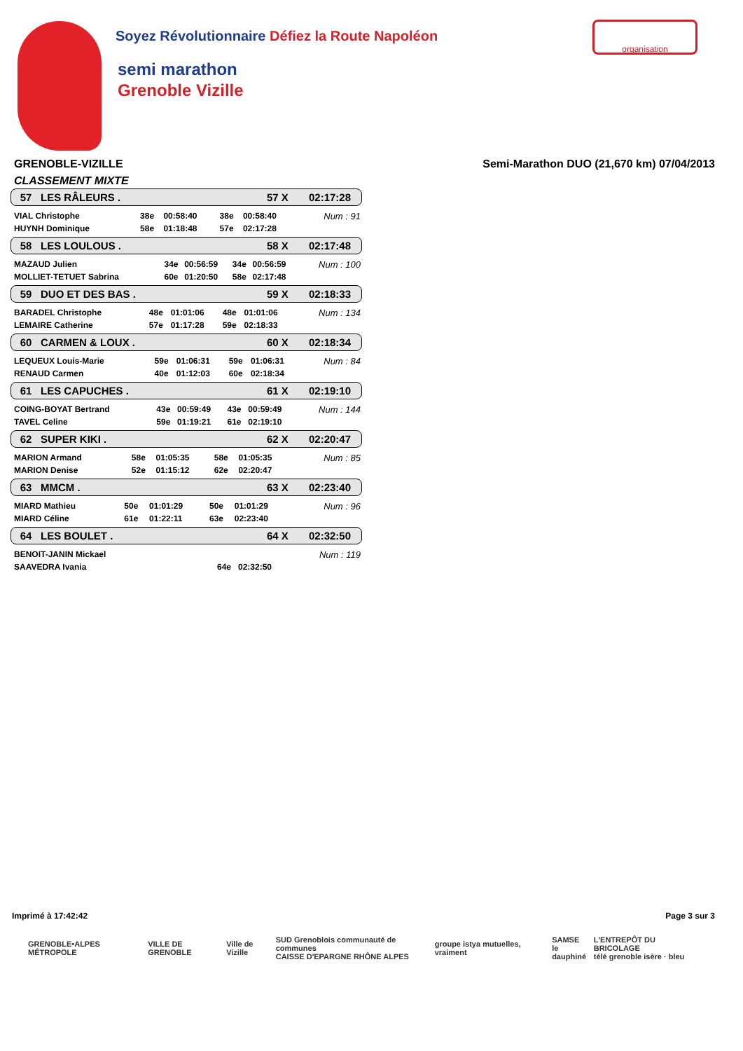Soyez Révolutionnaire Défiez la Route Napoléon
semi marathon
Grenoble Vizille
organisation
GRENOBLE-VIZILLE Semi-Marathon DUO (21,670 km) 07/04/2013
CLASSEMENT MIXTE
57 LES RÂLEURS . 57 X 02:17:28
| VIAL Christophe | 38e | 00:58:40 | 38e | 00:58:40 | Num : 91 |
| HUYNH Dominique | 58e | 01:18:48 | 57e | 02:17:28 | |
58 LES LOULOUS . 58 X 02:17:48
| MAZAUD Julien | 34e | 00:56:59 | 34e | 00:56:59 | Num : 100 |
| MOLLIET-TETUET Sabrina | 60e | 01:20:50 | 58e | 02:17:48 | |
59 DUO ET DES BAS . 59 X 02:18:33
| BARADEL Christophe | 48e | 01:01:06 | 48e | 01:01:06 | Num : 134 |
| LEMAIRE Catherine | 57e | 01:17:28 | 59e | 02:18:33 | |
60 CARMEN & LOUX . 60 X 02:18:34
| LEQUEUX Louis-Marie | 59e | 01:06:31 | 59e | 01:06:31 | Num : 84 |
| RENAUD Carmen | 40e | 01:12:03 | 60e | 02:18:34 | |
61 LES CAPUCHES . 61 X 02:19:10
| COING-BOYAT Bertrand | 43e | 00:59:49 | 43e | 00:59:49 | Num : 144 |
| TAVEL Celine | 59e | 01:19:21 | 61e | 02:19:10 | |
62 SUPER KIKI . 62 X 02:20:47
| MARION Armand | 58e | 01:05:35 | 58e | 01:05:35 | Num : 85 |
| MARION Denise | 52e | 01:15:12 | 62e | 02:20:47 | |
63 MMCM . 63 X 02:23:40
| MIARD Mathieu | 50e | 01:01:29 | 50e | 01:01:29 | Num : 96 |
| MIARD Céline | 61e | 01:22:11 | 63e | 02:23:40 | |
64 LES BOULET . 64 X 02:32:50
| BENOIT-JANIN Mickael | | | | | Num : 119 |
| SAAVEDRA Ivania | | | 64e | 02:32:50 | |
Imprimé à 17:42:42 Page 3 sur 3
GRENOBLE•ALPES MÉTROPOLE VILLE DE GRENOBLE Ville de Vizille SUD Grenoblois communauté de communes
CAISSE D'EPARGNE RHÔNE ALPES groupe istya mutuelles, vraiment SAMSE
le dauphiné L'ENTREPÔT DU BRICOLAGE
télé grenoble isère · bleu